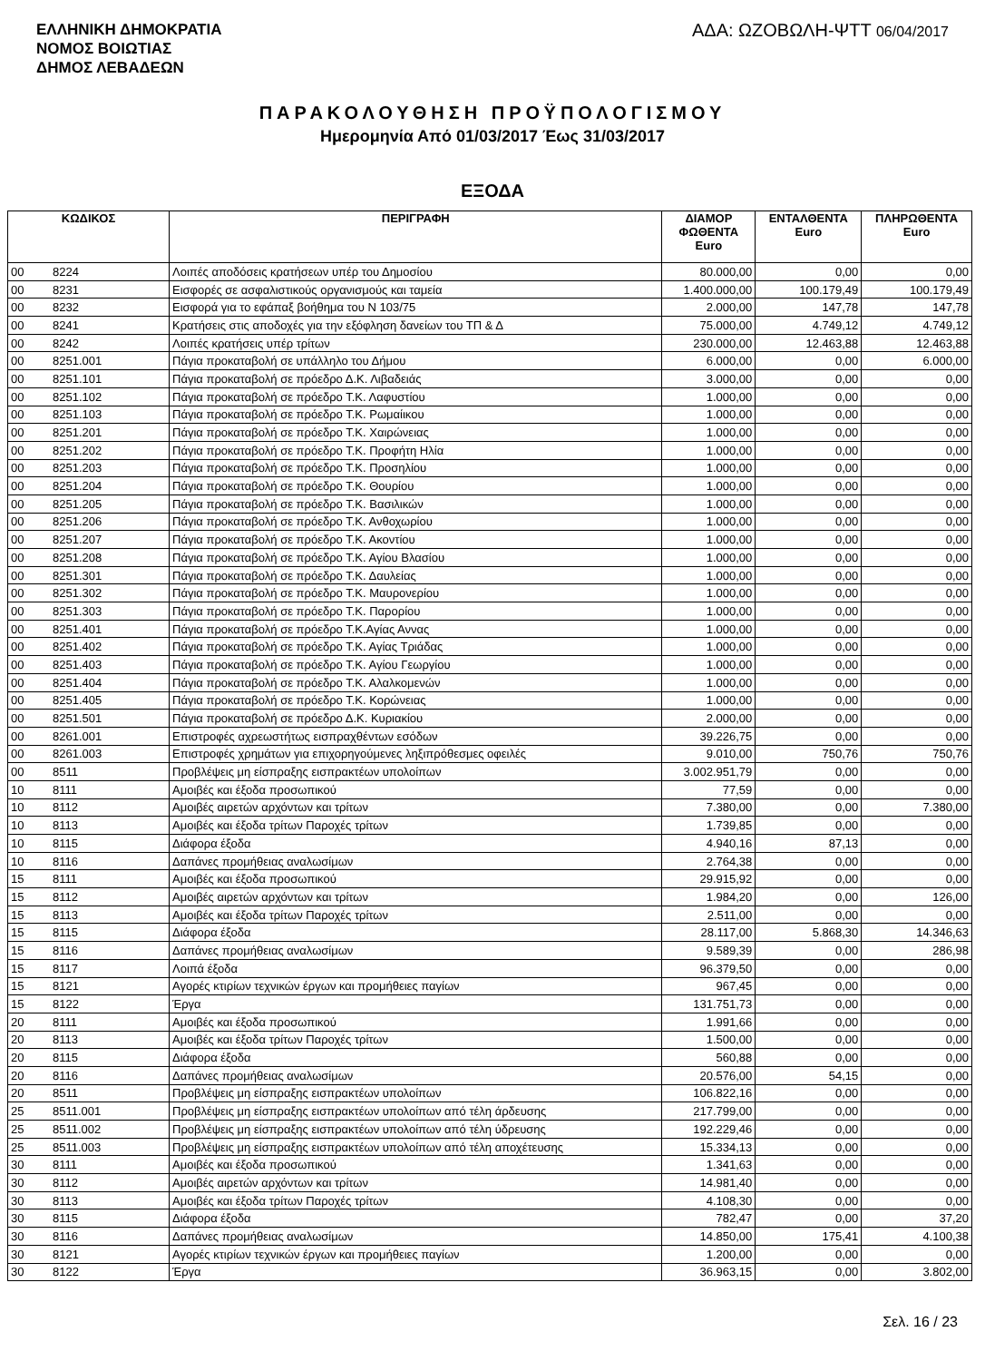ΕΛΛΗΝΙΚΗ ΔΗΜΟΚΡΑΤΙΑ
ΝΟΜΟΣ ΒΟΙΩΤΙΑΣ
ΔΗΜΟΣ ΛΕΒΑΔΕΩΝ
ΑΔΑ: ΩΖΟΒΩΛΗ-ΨΤΤ 06/04/2017
ΠΑΡΑΚΟΛΟΥΘΗΣΗ ΠΡΟΫΠΟΛΟΓΙΣΜΟΥ
Ημερομηνία Από 01/03/2017 Έως 31/03/2017
ΕΞΟΔΑ
| ΚΩΔΙΚΟΣ | | ΠΕΡΙΓΡΑΦΗ | ΔΙΑΜΟΡ ΦΩΘΕΝΤΑ Euro | ΕΝΤΑΛΘΕΝΤΑ Euro | ΠΛΗΡΩΘΕΝΤΑ Euro |
| --- | --- | --- | --- | --- | --- |
| 00 | 8224 | Λοιπές αποδόσεις κρατήσεων υπέρ του Δημοσίου | 80.000,00 | 0,00 | 0,00 |
| 00 | 8231 | Εισφορές σε ασφαλιστικούς οργανισμούς και ταμεία | 1.400.000,00 | 100.179,49 | 100.179,49 |
| 00 | 8232 | Εισφορά για το εφάπαξ βοήθημα του Ν 103/75 | 2.000,00 | 147,78 | 147,78 |
| 00 | 8241 | Κρατήσεις στις αποδοχές για την εξόφληση δανείων του ΤΠ & Δ | 75.000,00 | 4.749,12 | 4.749,12 |
| 00 | 8242 | Λοιπές κρατήσεις υπέρ τρίτων | 230.000,00 | 12.463,88 | 12.463,88 |
| 00 | 8251.001 | Πάγια προκαταβολή σε υπάλληλο του Δήμου | 6.000,00 | 0,00 | 6.000,00 |
| 00 | 8251.101 | Πάγια προκαταβολή σε πρόεδρο Δ.Κ. Λιβαδειάς | 3.000,00 | 0,00 | 0,00 |
| 00 | 8251.102 | Πάγια προκαταβολή σε πρόεδρο Τ.Κ. Λαφυστίου | 1.000,00 | 0,00 | 0,00 |
| 00 | 8251.103 | Πάγια προκαταβολή σε πρόεδρο Τ.Κ. Ρωμαίικου | 1.000,00 | 0,00 | 0,00 |
| 00 | 8251.201 | Πάγια προκαταβολή σε πρόεδρο Τ.Κ. Χαιρώνειας | 1.000,00 | 0,00 | 0,00 |
| 00 | 8251.202 | Πάγια προκαταβολή σε πρόεδρο Τ.Κ. Προφήτη Ηλία | 1.000,00 | 0,00 | 0,00 |
| 00 | 8251.203 | Πάγια προκαταβολή σε πρόεδρο Τ.Κ. Προσηλίου | 1.000,00 | 0,00 | 0,00 |
| 00 | 8251.204 | Πάγια προκαταβολή σε πρόεδρο Τ.Κ. Θουρίου | 1.000,00 | 0,00 | 0,00 |
| 00 | 8251.205 | Πάγια προκαταβολή σε πρόεδρο Τ.Κ. Βασιλικών | 1.000,00 | 0,00 | 0,00 |
| 00 | 8251.206 | Πάγια προκαταβολή σε πρόεδρο Τ.Κ. Ανθοχωρίου | 1.000,00 | 0,00 | 0,00 |
| 00 | 8251.207 | Πάγια προκαταβολή σε πρόεδρο Τ.Κ. Ακοντίου | 1.000,00 | 0,00 | 0,00 |
| 00 | 8251.208 | Πάγια προκαταβολή σε πρόεδρο Τ.Κ. Αγίου Βλασίου | 1.000,00 | 0,00 | 0,00 |
| 00 | 8251.301 | Πάγια προκαταβολή σε πρόεδρο Τ.Κ. Δαυλείας | 1.000,00 | 0,00 | 0,00 |
| 00 | 8251.302 | Πάγια προκαταβολή σε πρόεδρο Τ.Κ. Μαυρονερίου | 1.000,00 | 0,00 | 0,00 |
| 00 | 8251.303 | Πάγια προκαταβολή σε πρόεδρο Τ.Κ. Παρορίου | 1.000,00 | 0,00 | 0,00 |
| 00 | 8251.401 | Πάγια προκαταβολή σε πρόεδρο Τ.Κ.Αγίας Αννας | 1.000,00 | 0,00 | 0,00 |
| 00 | 8251.402 | Πάγια προκαταβολή σε πρόεδρο Τ.Κ. Αγίας Τριάδας | 1.000,00 | 0,00 | 0,00 |
| 00 | 8251.403 | Πάγια προκαταβολή σε πρόεδρο Τ.Κ. Αγίου Γεωργίου | 1.000,00 | 0,00 | 0,00 |
| 00 | 8251.404 | Πάγια προκαταβολή σε πρόεδρο Τ.Κ. Αλαλκομενών | 1.000,00 | 0,00 | 0,00 |
| 00 | 8251.405 | Πάγια προκαταβολή σε πρόεδρο Τ.Κ. Κορώνειας | 1.000,00 | 0,00 | 0,00 |
| 00 | 8251.501 | Πάγια προκαταβολή σε πρόεδρο Δ.Κ. Κυριακίου | 2.000,00 | 0,00 | 0,00 |
| 00 | 8261.001 | Επιστροφές αχρεωστήτως εισπραχθέντων εσόδων | 39.226,75 | 0,00 | 0,00 |
| 00 | 8261.003 | Επιστροφές χρημάτων για επιχορηγούμενες ληξιπρόθεσμες οφειλές | 9.010,00 | 750,76 | 750,76 |
| 00 | 8511 | Προβλέψεις μη είσπραξης εισπρακτέων υπολοίπων | 3.002.951,79 | 0,00 | 0,00 |
| 10 | 8111 | Αμοιβές και έξοδα προσωπικού | 77,59 | 0,00 | 0,00 |
| 10 | 8112 | Αμοιβές αιρετών αρχόντων και τρίτων | 7.380,00 | 0,00 | 7.380,00 |
| 10 | 8113 | Αμοιβές και έξοδα τρίτων Παροχές τρίτων | 1.739,85 | 0,00 | 0,00 |
| 10 | 8115 | Διάφορα έξοδα | 4.940,16 | 87,13 | 0,00 |
| 10 | 8116 | Δαπάνες προμήθειας αναλωσίμων | 2.764,38 | 0,00 | 0,00 |
| 15 | 8111 | Αμοιβές και έξοδα προσωπικού | 29.915,92 | 0,00 | 0,00 |
| 15 | 8112 | Αμοιβές αιρετών αρχόντων και τρίτων | 1.984,20 | 0,00 | 126,00 |
| 15 | 8113 | Αμοιβές και έξοδα τρίτων Παροχές τρίτων | 2.511,00 | 0,00 | 0,00 |
| 15 | 8115 | Διάφορα έξοδα | 28.117,00 | 5.868,30 | 14.346,63 |
| 15 | 8116 | Δαπάνες προμήθειας αναλωσίμων | 9.589,39 | 0,00 | 286,98 |
| 15 | 8117 | Λοιπά έξοδα | 96.379,50 | 0,00 | 0,00 |
| 15 | 8121 | Αγορές κτιρίων τεχνικών έργων και προμήθειες παγίων | 967,45 | 0,00 | 0,00 |
| 15 | 8122 | Έργα | 131.751,73 | 0,00 | 0,00 |
| 20 | 8111 | Αμοιβές και έξοδα προσωπικού | 1.991,66 | 0,00 | 0,00 |
| 20 | 8113 | Αμοιβές και έξοδα τρίτων Παροχές τρίτων | 1.500,00 | 0,00 | 0,00 |
| 20 | 8115 | Διάφορα έξοδα | 560,88 | 0,00 | 0,00 |
| 20 | 8116 | Δαπάνες προμήθειας αναλωσίμων | 20.576,00 | 54,15 | 0,00 |
| 20 | 8511 | Προβλέψεις μη είσπραξης εισπρακτέων υπολοίπων | 106.822,16 | 0,00 | 0,00 |
| 25 | 8511.001 | Προβλέψεις μη είσπραξης εισπρακτέων υπολοίπων από τέλη άρδευσης | 217.799,00 | 0,00 | 0,00 |
| 25 | 8511.002 | Προβλέψεις μη είσπραξης εισπρακτέων υπολοίπων από τέλη ύδρευσης | 192.229,46 | 0,00 | 0,00 |
| 25 | 8511.003 | Προβλέψεις μη είσπραξης εισπρακτέων υπολοίπων από τέλη αποχέτευσης | 15.334,13 | 0,00 | 0,00 |
| 30 | 8111 | Αμοιβές και έξοδα προσωπικού | 1.341,63 | 0,00 | 0,00 |
| 30 | 8112 | Αμοιβές αιρετών αρχόντων και τρίτων | 14.981,40 | 0,00 | 0,00 |
| 30 | 8113 | Αμοιβές και έξοδα τρίτων Παροχές τρίτων | 4.108,30 | 0,00 | 0,00 |
| 30 | 8115 | Διάφορα έξοδα | 782,47 | 0,00 | 37,20 |
| 30 | 8116 | Δαπάνες προμήθειας αναλωσίμων | 14.850,00 | 175,41 | 4.100,38 |
| 30 | 8121 | Αγορές κτιρίων τεχνικών έργων και προμήθειες παγίων | 1.200,00 | 0,00 | 0,00 |
| 30 | 8122 | Έργα | 36.963,15 | 0,00 | 3.802,00 |
Σελ. 16 / 23